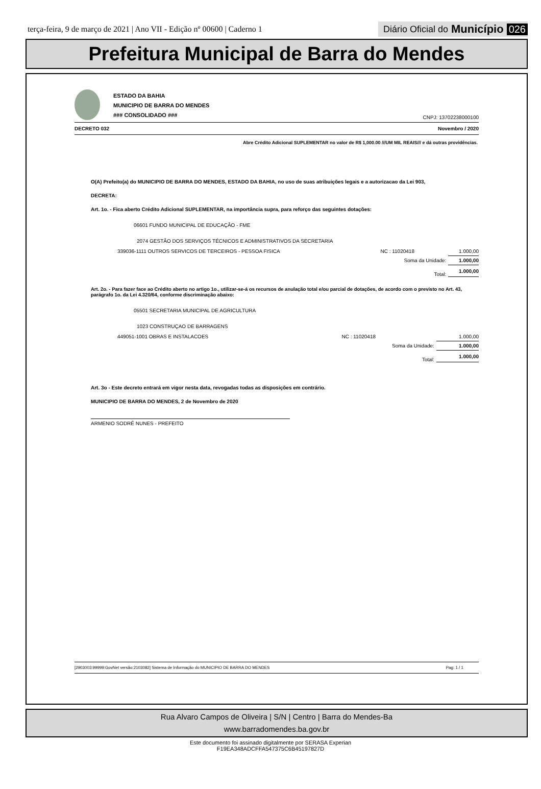terça-feira, 9 de março de 2021 | Ano VII - Edição nº 00600 | Caderno 1
Diário Oficial do Município 026
Prefeitura Municipal de Barra do Mendes
ESTADO DA BAHIA
MUNICIPIO DE BARRA DO MENDES
### CONSOLIDADO ###
CNPJ: 13702238000100
DECRETO 032 Novembro / 2020
Abre Crédito Adicional SUPLEMENTAR no valor de R$ 1,000.00 ///UM MIL REAIS/// e dá outras providências.
O(A) Prefeito(a) do MUNICIPIO DE BARRA DO MENDES, ESTADO DA BAHIA, no uso de suas atribuições legais e a autorizacao da Lei 903,
DECRETA:
Art. 1o. - Fica aberto Crédito Adicional SUPLEMENTAR, na importância supra, para reforço das seguintes dotações:
06601 FUNDO MUNICIPAL DE EDUCAÇÃO - FME
2074 GESTÃO DOS SERVIÇOS TÉCNICOS E ADMINISTRATIVOS DA SECRETARIA
| 339036-1111 OUTROS SERVICOS DE TERCEIROS - PESSOA FISICA | NC : 11020418 | 1.000,00 |
| | Soma da Unidade: | 1.000,00 |
| | Total: | 1.000,00 |
Art. 2o. - Para fazer face ao Crédito aberto no artigo 1o., utilizar-se-á os recursos de anulação total e/ou parcial de dotações, de acordo com o previsto no Art. 43, parágrafo 1o. da Lei 4.320/64, conforme discriminação abaixo:
05501 SECRETARIA MUNICIPAL DE AGRICULTURA
1023 CONSTRUÇAO DE BARRAGENS
| 449051-1001 OBRAS E INSTALACOES | NC : 11020418 | 1.000,00 |
| | Soma da Unidade: | 1.000,00 |
| | Total: | 1.000,00 |
Art. 3o - Este decreto entrará em vigor nesta data, revogadas todas as disposições em contrário.
MUNICIPIO DE BARRA DO MENDES, 2 de Novembro de 2020
ARMENIO SODRÉ NUNES - PREFEITO
[2903003:99999:GovNet versão:2103082] Sistema de Informação do MUNICIPIO DE BARRA DO MENDES Pag: 1 / 1
Rua Alvaro Campos de Oliveira | S/N | Centro | Barra do Mendes-Ba
www.barradomendes.ba.gov.br
Este documento foi assinado digitalmente por SERASA Experian
F19EA348ADCFFA547375C6B45197827D